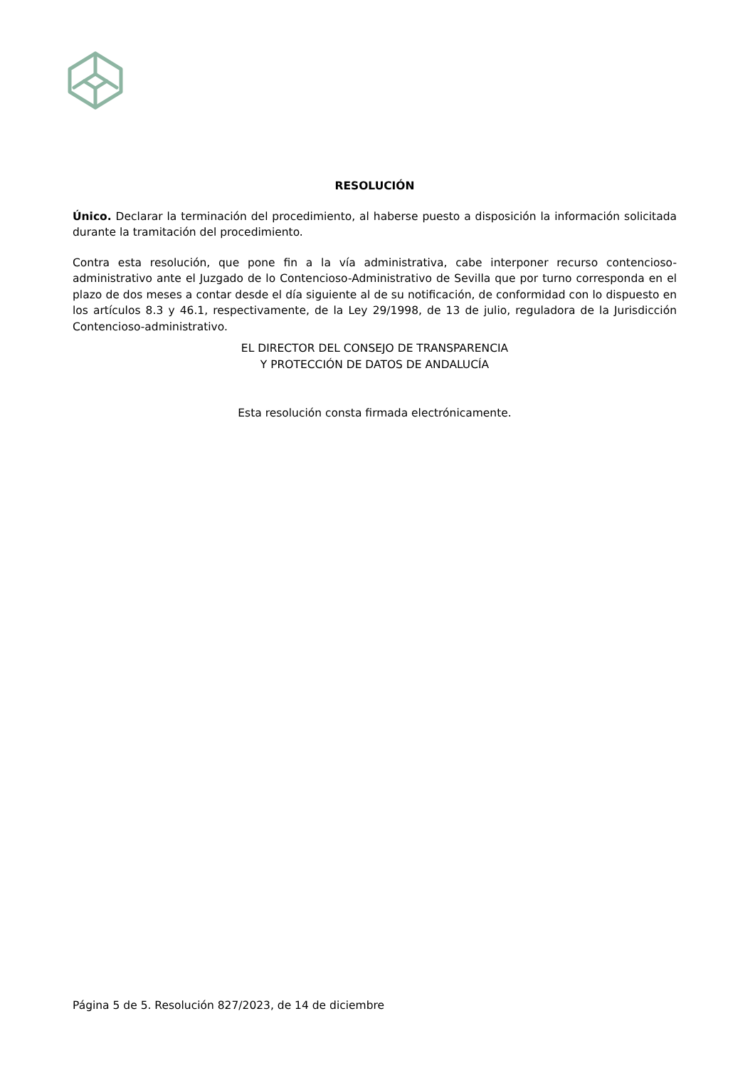RESOLUCIÓN
Único. Declarar la terminación del procedimiento, al haberse puesto a disposición la información solicitada durante la tramitación del procedimiento.
Contra esta resolución, que pone fin a la vía administrativa, cabe interponer recurso contencioso-administrativo ante el Juzgado de lo Contencioso-Administrativo de Sevilla que por turno corresponda en el plazo de dos meses a contar desde el día siguiente al de su notificación, de conformidad con lo dispuesto en los artículos 8.3 y 46.1, respectivamente, de la Ley 29/1998, de 13 de julio, reguladora de la Jurisdicción Contencioso-administrativo.
EL DIRECTOR DEL CONSEJO DE TRANSPARENCIA
Y PROTECCIÓN DE DATOS DE ANDALUCÍA
Esta resolución consta firmada electrónicamente.
Página 5 de 5. Resolución 827/2023, de 14 de diciembre